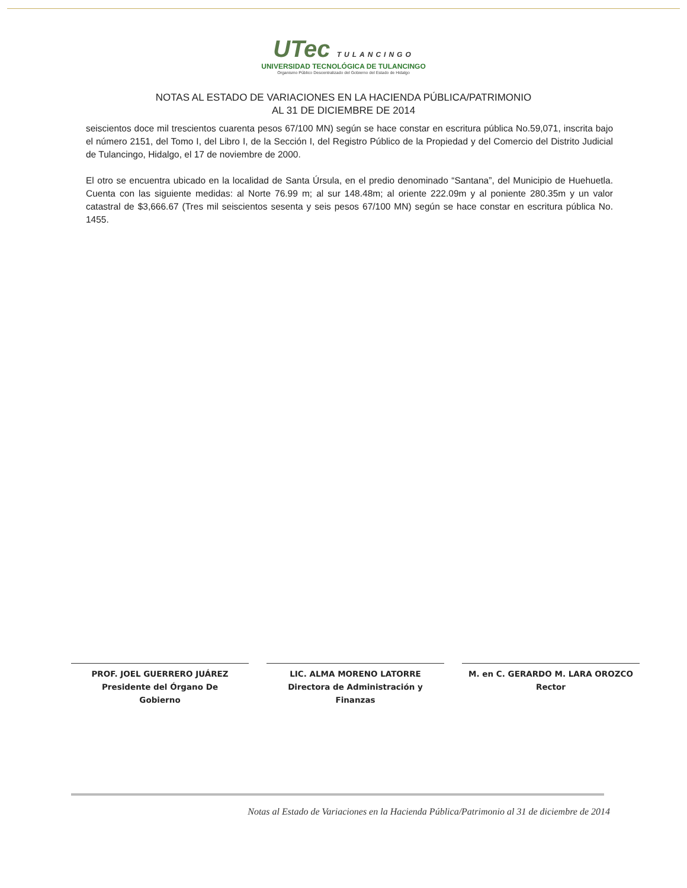UTec TULANCINGO
UNIVERSIDAD TECNOLÓGICA DE TULANCINGO
Organismo Público Descentralizado del Gobierno del Estado de Hidalgo
NOTAS AL ESTADO DE VARIACIONES EN LA HACIENDA PÚBLICA/PATRIMONIO
AL 31 DE DICIEMBRE DE 2014
seiscientos doce mil trescientos cuarenta pesos 67/100 MN) según se hace constar en escritura pública No.59,071, inscrita bajo el número 2151, del Tomo I, del Libro I, de la Sección I, del Registro Público de la Propiedad y del Comercio del Distrito Judicial de Tulancingo, Hidalgo, el 17 de noviembre de 2000.
El otro se encuentra ubicado en la localidad de Santa Úrsula, en el predio denominado “Santana”, del Municipio de Huehuetla. Cuenta con las siguiente medidas: al Norte 76.99 m; al sur 148.48m; al oriente 222.09m y al poniente 280.35m y un valor catastral de $3,666.67 (Tres mil seiscientos sesenta y seis pesos 67/100 MN) según se hace constar en escritura pública No. 1455.
PROF. JOEL GUERRERO JUÁREZ
Presidente del Órgano De
Gobierno
LIC. ALMA MORENO LATORRE
Directora de Administración y
Finanzas
M. en C. GERARDO M. LARA OROZCO
Rector
Notas al Estado de Variaciones en la Hacienda Pública/Patrimonio al 31 de diciembre de 2014